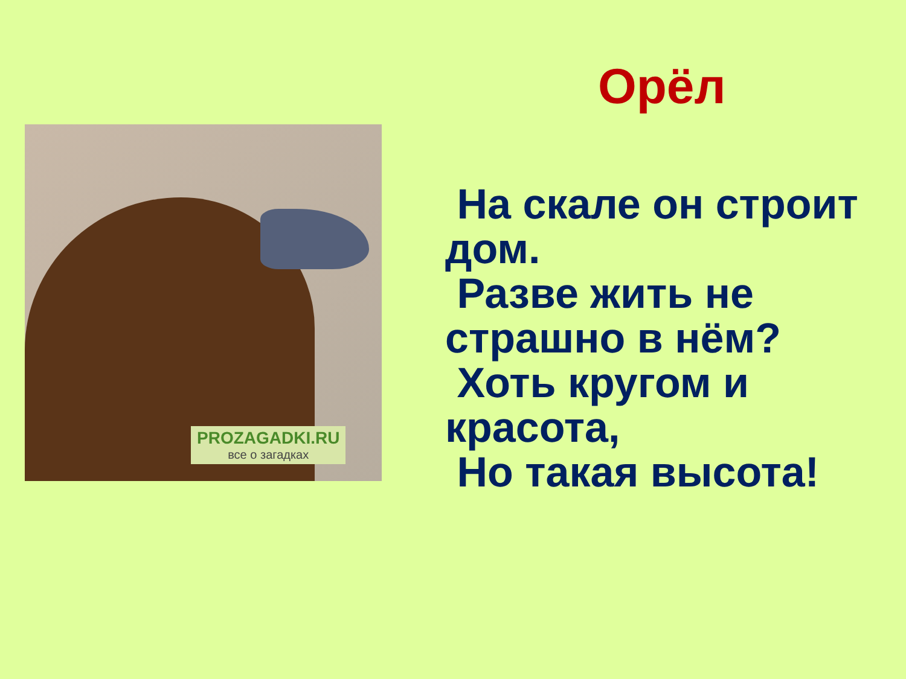Орёл
PROZAGADKI.RU
все о загадках
На скале он строит дом.
Разве жить не страшно в нём?
Хоть кругом и красота,
Но такая высота!